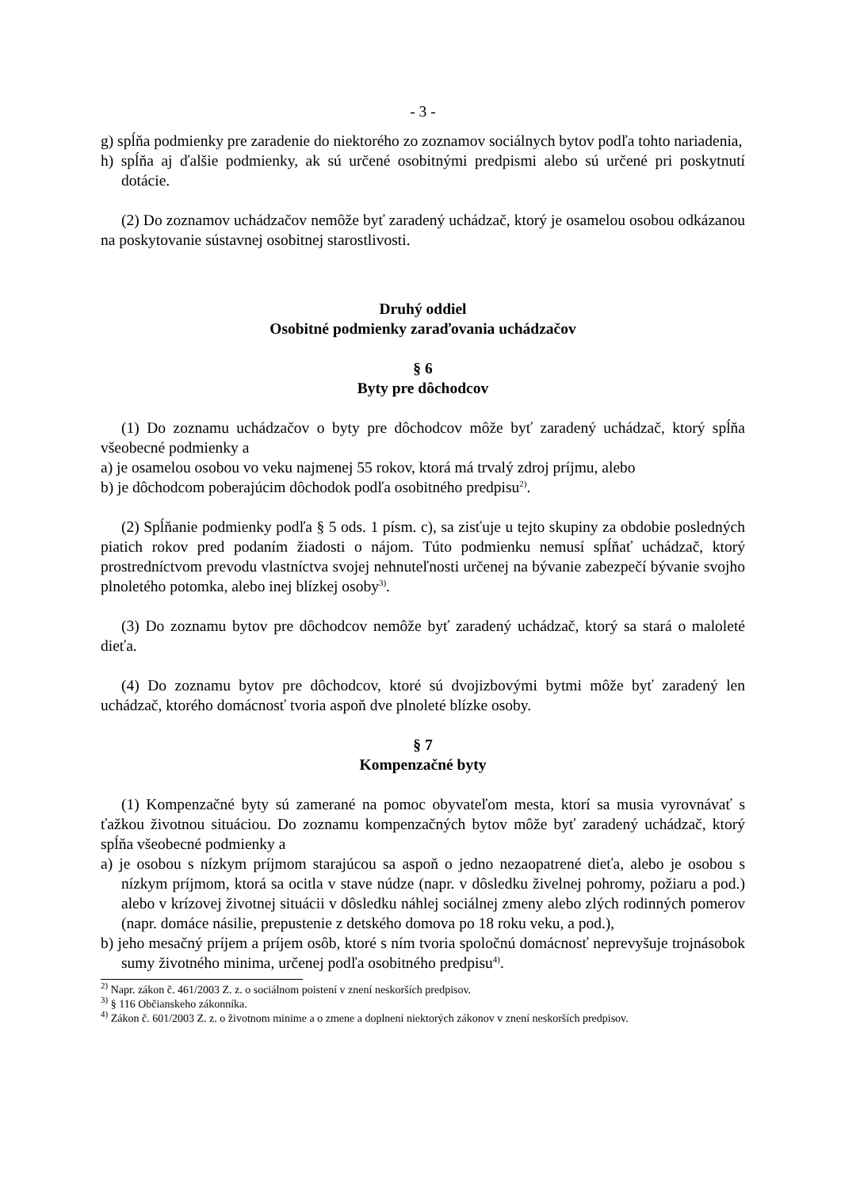- 3 -
g) spĺňa podmienky pre zaradenie do niektorého zo zoznamov sociálnych bytov podľa tohto nariadenia,
h) spĺňa aj ďalšie podmienky, ak sú určené osobitnými predpismi alebo sú určené pri poskytnutí dotácie.
(2) Do zoznamov uchádzačov nemôže byť zaradený uchádzač, ktorý je osamelou osobou odkázanou na poskytovanie sústavnej osobitnej starostlivosti.
Druhý oddiel
Osobitné podmienky zaraďovania uchádzačov
§ 6
Byty pre dôchodcov
(1) Do zoznamu uchádzačov o byty pre dôchodcov môže byť zaradený uchádzač, ktorý spĺňa všeobecné podmienky a
a) je osamelou osobou vo veku najmenej 55 rokov, ktorá má trvalý zdroj príjmu, alebo
b) je dôchodcom poberajúcim dôchodok podľa osobitného predpisu<sup>2)</sup>.
(2) Spĺňanie podmienky podľa § 5 ods. 1 písm. c), sa zisťuje u tejto skupiny za obdobie posledných piatich rokov pred podaním žiadosti o nájom. Túto podmienku nemusí spĺňať uchádzač, ktorý prostredníctvom prevodu vlastníctva svojej nehnuteľnosti určenej na bývanie zabezpečí bývanie svojho plnoletého potomka, alebo inej blízkej osoby<sup>3)</sup>.
(3) Do zoznamu bytov pre dôchodcov nemôže byť zaradený uchádzač, ktorý sa stará o maloleté dieťa.
(4) Do zoznamu bytov pre dôchodcov, ktoré sú dvojizbovými bytmi môže byť zaradený len uchádzač, ktorého domácnosť tvoria aspoň dve plnoleté blízke osoby.
§ 7
Kompenzačné byty
(1) Kompenzačné byty sú zamerané na pomoc obyvateľom mesta, ktorí sa musia vyrovnávať s ťažkou životnou situáciou. Do zoznamu kompenzačných bytov môže byť zaradený uchádzač, ktorý spĺňa všeobecné podmienky a
a) je osobou s nízkym príjmom starajúcou sa aspoň o jedno nezaopatrené dieťa, alebo je osobou s nízkym príjmom, ktorá sa ocitla v stave núdze (napr. v dôsledku živelnej pohromy, požiaru a pod.) alebo v krízovej životnej situácii v dôsledku náhlej sociálnej zmeny alebo zlých rodinných pomerov (napr. domáce násilie, prepustenie z detského domova po 18 roku veku, a pod.),
b) jeho mesačný príjem a príjem osôb, ktoré s ním tvoria spoločnú domácnosť neprevyšuje trojnásobok sumy životného minima, určenej podľa osobitného predpisu<sup>4)</sup>.
<sup>2)</sup> Napr. zákon č. 461/2003 Z. z. o sociálnom poistení v znení neskorších predpisov.
<sup>3)</sup> § 116 Občianskeho zákonníka.
<sup>4)</sup> Zákon č. 601/2003 Z. z. o životnom minime a o zmene a doplnení niektorých zákonov v znení neskorších predpisov.